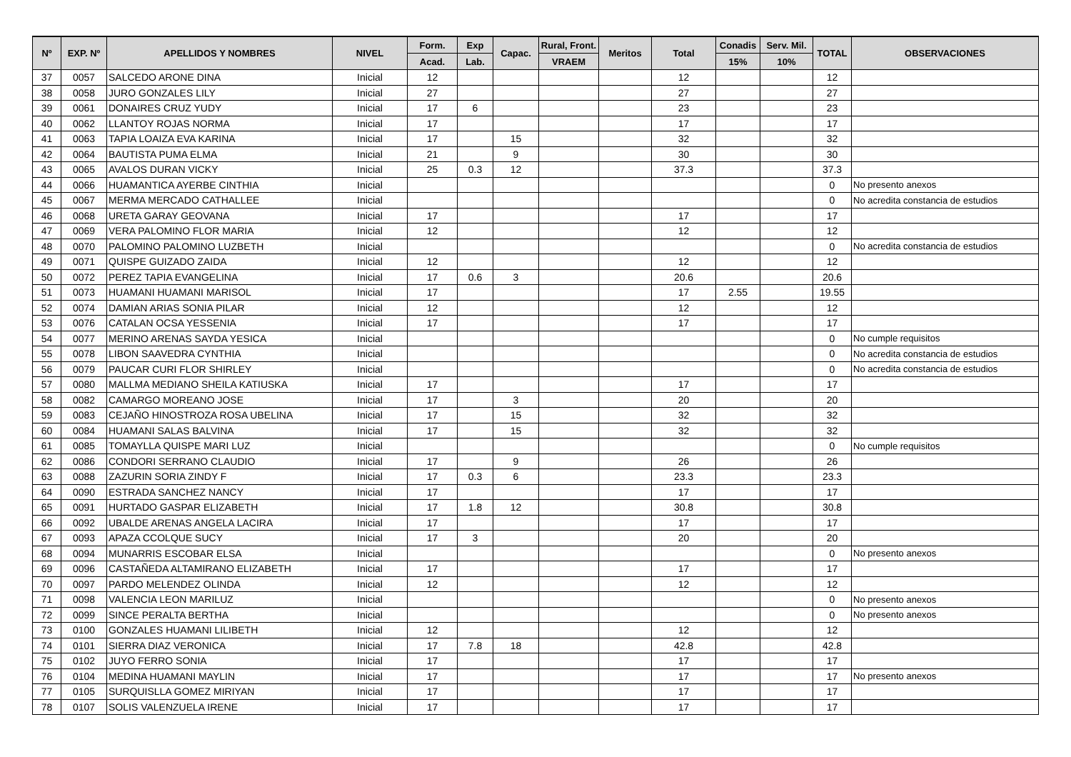| Nº | EXP. Nº | APELLIDOS Y NOMBRES | NIVEL | Form. | Exp | Capac. | Rural, Front. | Meritos | Total | Conadis | Serv. Mil. | TOTAL | OBSERVACIONES |
| --- | --- | --- | --- | --- | --- | --- | --- | --- | --- | --- | --- | --- | --- |
| | | | | Acad. | Lab. | | VRAEM | | | 15% | 10% | | |
| 37 | 0057 | SALCEDO ARONE DINA | Inicial | 12 | | | | | 12 | | | 12 | |
| 38 | 0058 | JURO GONZALES LILY | Inicial | 27 | | | | | 27 | | | 27 | |
| 39 | 0061 | DONAIRES CRUZ YUDY | Inicial | 17 | 6 | | | | 23 | | | 23 | |
| 40 | 0062 | LLANTOY ROJAS NORMA | Inicial | 17 | | | | | 17 | | | 17 | |
| 41 | 0063 | TAPIA LOAIZA EVA KARINA | Inicial | 17 | | 15 | | | 32 | | | 32 | |
| 42 | 0064 | BAUTISTA PUMA ELMA | Inicial | 21 | | 9 | | | 30 | | | 30 | |
| 43 | 0065 | AVALOS DURAN VICKY | Inicial | 25 | 0.3 | 12 | | | 37.3 | | | 37.3 | |
| 44 | 0066 | HUAMANTICA AYERBE CINTHIA | Inicial | | | | | | | | | 0 | No presento anexos |
| 45 | 0067 | MERMA MERCADO CATHALLEE | Inicial | | | | | | | | | 0 | No acredita constancia de estudios |
| 46 | 0068 | URETA GARAY GEOVANA | Inicial | 17 | | | | | 17 | | | 17 | |
| 47 | 0069 | VERA PALOMINO FLOR MARIA | Inicial | 12 | | | | | 12 | | | 12 | |
| 48 | 0070 | PALOMINO PALOMINO LUZBETH | Inicial | | | | | | | | | 0 | No acredita constancia de estudios |
| 49 | 0071 | QUISPE GUIZADO ZAIDA | Inicial | 12 | | | | | 12 | | | 12 | |
| 50 | 0072 | PEREZ TAPIA EVANGELINA | Inicial | 17 | 0.6 | 3 | | | 20.6 | | | 20.6 | |
| 51 | 0073 | HUAMANI HUAMANI MARISOL | Inicial | 17 | | | | | 17 | 2.55 | | 19.55 | |
| 52 | 0074 | DAMIAN ARIAS SONIA PILAR | Inicial | 12 | | | | | 12 | | | 12 | |
| 53 | 0076 | CATALAN OCSA YESSENIA | Inicial | 17 | | | | | 17 | | | 17 | |
| 54 | 0077 | MERINO ARENAS SAYDA YESICA | Inicial | | | | | | | | | 0 | No cumple requisitos |
| 55 | 0078 | LIBON SAAVEDRA CYNTHIA | Inicial | | | | | | | | | 0 | No acredita constancia de estudios |
| 56 | 0079 | PAUCAR CURI FLOR SHIRLEY | Inicial | | | | | | | | | 0 | No acredita constancia de estudios |
| 57 | 0080 | MALLMA MEDIANO SHEILA KATIUSKA | Inicial | 17 | | | | | 17 | | | 17 | |
| 58 | 0082 | CAMARGO MOREANO JOSE | Inicial | 17 | | 3 | | | 20 | | | 20 | |
| 59 | 0083 | CEJAÑO HINOSTROZA ROSA UBELINA | Inicial | 17 | | 15 | | | 32 | | | 32 | |
| 60 | 0084 | HUAMANI SALAS BALVINA | Inicial | 17 | | 15 | | | 32 | | | 32 | |
| 61 | 0085 | TOMAYLLA QUISPE MARI LUZ | Inicial | | | | | | | | | 0 | No cumple requisitos |
| 62 | 0086 | CONDORI SERRANO CLAUDIO | Inicial | 17 | | 9 | | | 26 | | | 26 | |
| 63 | 0088 | ZAZURIN SORIA ZINDY F | Inicial | 17 | 0.3 | 6 | | | 23.3 | | | 23.3 | |
| 64 | 0090 | ESTRADA SANCHEZ NANCY | Inicial | 17 | | | | | 17 | | | 17 | |
| 65 | 0091 | HURTADO GASPAR ELIZABETH | Inicial | 17 | 1.8 | 12 | | | 30.8 | | | 30.8 | |
| 66 | 0092 | UBALDE ARENAS ANGELA LACIRA | Inicial | 17 | | | | | 17 | | | 17 | |
| 67 | 0093 | APAZA CCOLQUE SUCY | Inicial | 17 | 3 | | | | 20 | | | 20 | |
| 68 | 0094 | MUNARRIS ESCOBAR ELSA | Inicial | | | | | | | | | 0 | No presento anexos |
| 69 | 0096 | CASTAÑEDA ALTAMIRANO ELIZABETH | Inicial | 17 | | | | | 17 | | | 17 | |
| 70 | 0097 | PARDO MELENDEZ OLINDA | Inicial | 12 | | | | | 12 | | | 12 | |
| 71 | 0098 | VALENCIA LEON MARILUZ | Inicial | | | | | | | | | 0 | No presento anexos |
| 72 | 0099 | SINCE PERALTA BERTHA | Inicial | | | | | | | | | 0 | No presento anexos |
| 73 | 0100 | GONZALES HUAMANI LILIBETH | Inicial | 12 | | | | | 12 | | | 12 | |
| 74 | 0101 | SIERRA DIAZ VERONICA | Inicial | 17 | 7.8 | 18 | | | 42.8 | | | 42.8 | |
| 75 | 0102 | JUYO FERRO SONIA | Inicial | 17 | | | | | 17 | | | 17 | |
| 76 | 0104 | MEDINA HUAMANI MAYLIN | Inicial | 17 | | | | | 17 | | | 17 | No presento anexos |
| 77 | 0105 | SURQUISLLA GOMEZ MIRIYAN | Inicial | 17 | | | | | 17 | | | 17 | |
| 78 | 0107 | SOLIS VALENZUELA IRENE | Inicial | 17 | | | | | 17 | | | 17 | |